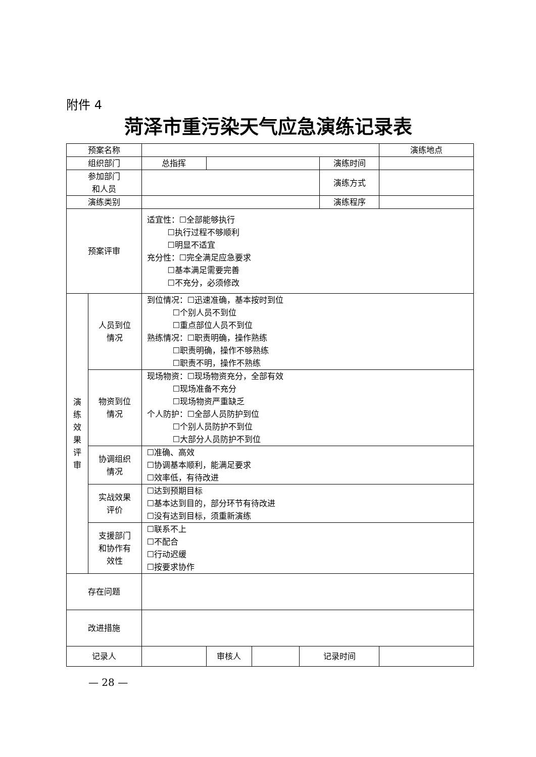附件 4
菏泽市重污染天气应急演练记录表
| 预案名称 | | | | | | | 演练地点 | |
| 组织部门 | | 总指挥 | | | | 演练时间 | | |
| 参加部门 和人员 | | | | | | | 演练方式 | |
| 演练类别 | | | | | | 演练程序 | | |
| 预案评审 | | 适宜性：☐全部能够执行 ☐执行过程不够顺利 ☐明显不适宜 充分性：☐完全满足应急要求 ☐基本满足需要完善 ☐不充分，必须修改 | | | | | | |
| 演 练 效 果 评 审 | 人员到位 情况 | 到位情况：☐迅速准确，基本按时到位 ☐个别人员不到位 ☐重点部位人员不到位 熟练情况：☐职责明确，操作熟练 ☐职责明确，操作不够熟练 ☐职责不明，操作不熟练 | | | | | | |
| | 物资到位 情况 | 现场物资：☐现场物资充分，全部有效 ☐现场准备不充分 ☐现场物资严重缺乏 个人防护：☐全部人员防护到位 ☐个别人员防护不到位 ☐大部分人员防护不到位 | | | | | | |
| | 协调组织 情况 | ☐准确、高效 ☐协调基本顺利，能满足要求 ☐效率低，有待改进 | | | | | | |
| | 实战效果 评价 | ☐达到预期目标 ☐基本达到目的，部分环节有待改进 ☐没有达到目标，须重新演练 | | | | | | |
| | 支援部门 和协作有 效性 | ☐联系不上 ☐不配合 ☐行动迟缓 ☐按要求协作 | | | | | | |
| 存在问题 | | | | | | | | |
| 改进措施 | | | | | | | | |
| 记录人 | | | 审核人 | | 记录时间 | | | |
— 28 —